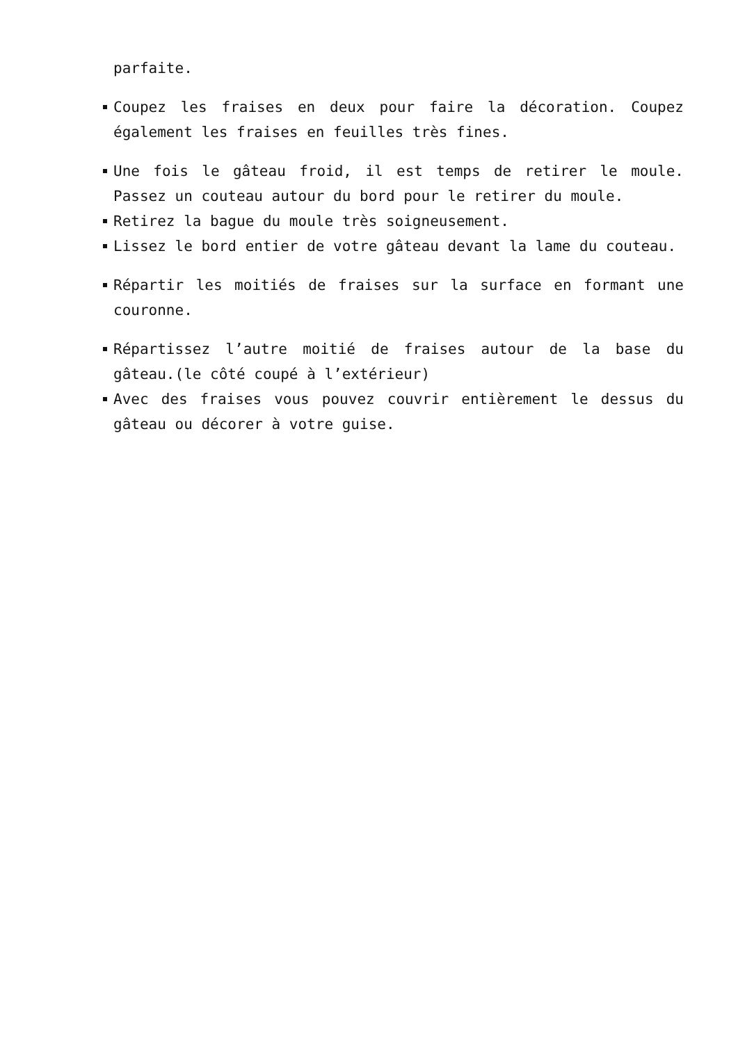parfaite.
Coupez les fraises en deux pour faire la décoration. Coupez également les fraises en feuilles très fines.
Une fois le gâteau froid, il est temps de retirer le moule. Passez un couteau autour du bord pour le retirer du moule.
Retirez la bague du moule très soigneusement.
Lissez le bord entier de votre gâteau devant la lame du couteau.
Répartir les moitiés de fraises sur la surface en formant une couronne.
Répartissez l’autre moitié de fraises autour de la base du gâteau.(le côté coupé à l’extérieur)
Avec des fraises vous pouvez couvrir entièrement le dessus du gâteau ou décorer à votre guise.